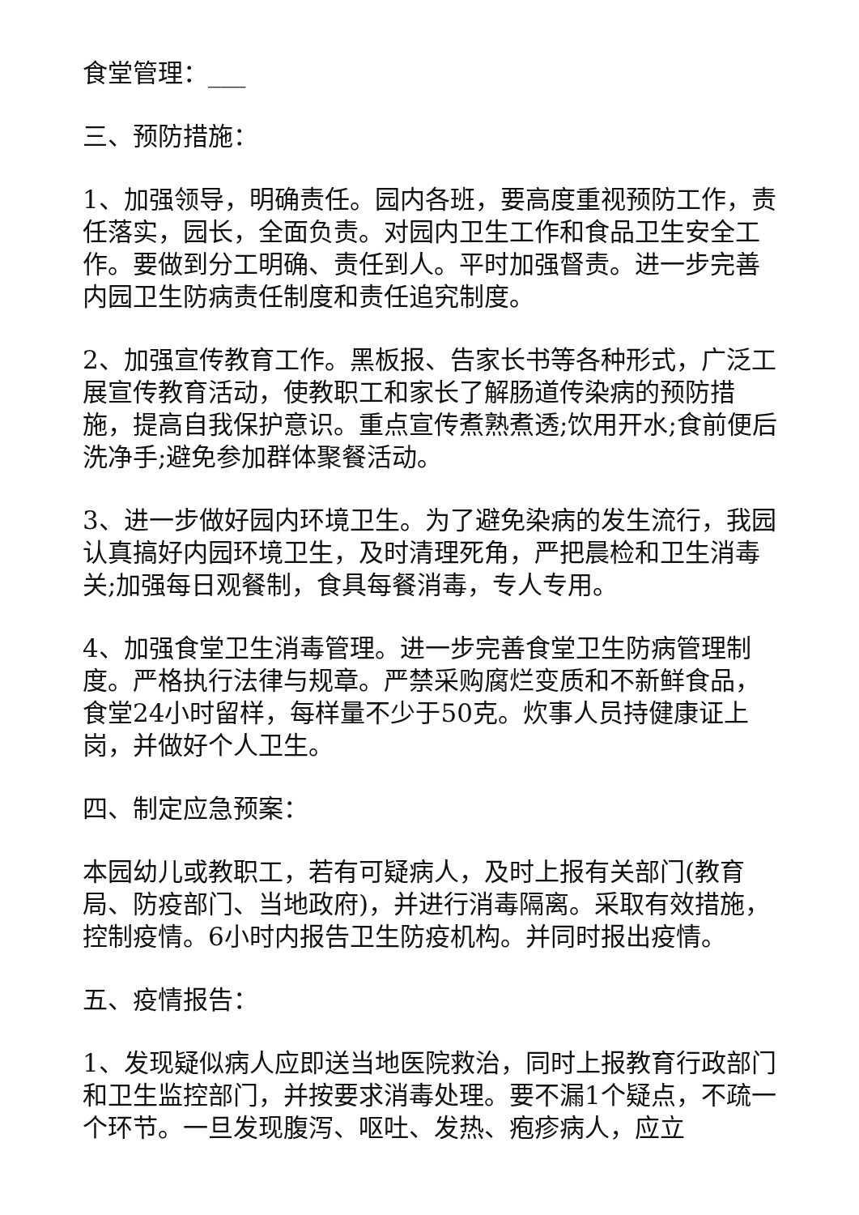食堂管理：___
三、预防措施：
1、加强领导，明确责任。园内各班，要高度重视预防工作，责任落实，园长，全面负责。对园内卫生工作和食品卫生安全工作。要做到分工明确、责任到人。平时加强督责。进一步完善内园卫生防病责任制度和责任追究制度。
2、加强宣传教育工作。黑板报、告家长书等各种形式，广泛工展宣传教育活动，使教职工和家长了解肠道传染病的预防措施，提高自我保护意识。重点宣传煮熟煮透;饮用开水;食前便后洗净手;避免参加群体聚餐活动。
3、进一步做好园内环境卫生。为了避免染病的发生流行，我园认真搞好内园环境卫生，及时清理死角，严把晨检和卫生消毒关;加强每日观餐制，食具每餐消毒，专人专用。
4、加强食堂卫生消毒管理。进一步完善食堂卫生防病管理制度。严格执行法律与规章。严禁采购腐烂变质和不新鲜食品，食堂24小时留样，每样量不少于50克。炊事人员持健康证上岗，并做好个人卫生。
四、制定应急预案：
本园幼儿或教职工，若有可疑病人，及时上报有关部门(教育局、防疫部门、当地政府)，并进行消毒隔离。采取有效措施，控制疫情。6小时内报告卫生防疫机构。并同时报出疫情。
五、疫情报告：
1、发现疑似病人应即送当地医院救治，同时上报教育行政部门和卫生监控部门，并按要求消毒处理。要不漏1个疑点，不疏一个环节。一旦发现腹泻、呕吐、发热、疱疹病人，应立